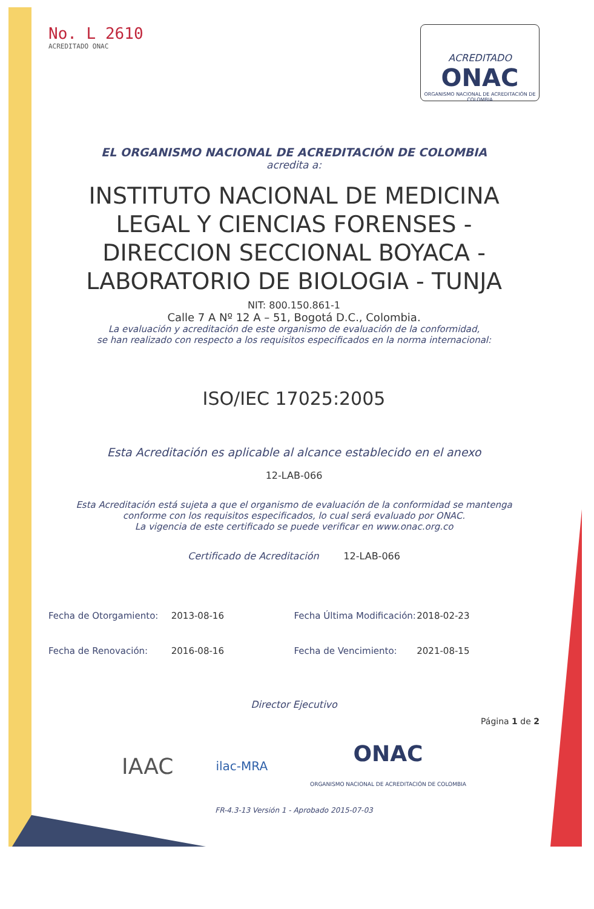No. L 2610
ACREDITADO ONAC
ACREDITADO
ONAC
ORGANISMO NACIONAL DE ACREDITACIÓN DE COLOMBIA
EL ORGANISMO NACIONAL DE ACREDITACIÓN DE COLOMBIA
acredita a:
INSTITUTO NACIONAL DE MEDICINA
LEGAL Y CIENCIAS FORENSES -
DIRECCION SECCIONAL BOYACA -
LABORATORIO DE BIOLOGIA - TUNJA
NIT: 800.150.861-1
Calle 7 A Nº 12 A – 51, Bogotá D.C., Colombia.
La evaluación y acreditación de este organismo de evaluación de la conformidad,
se han realizado con respecto a los requisitos especificados en la norma internacional:
ISO/IEC 17025:2005
Esta Acreditación es aplicable al alcance establecido en el anexo
12-LAB-066
Esta Acreditación está sujeta a que el organismo de evaluación de la conformidad se mantenga
conforme con los requisitos especificados, lo cual será evaluado por ONAC.
La vigencia de este certificado se puede verificar en www.onac.org.co
Certificado de Acreditación 12-LAB-066
Fecha de Otorgamiento: 2013-08-16 Fecha Última Modificación: 2018-02-23
Fecha de Renovación: 2016-08-16 Fecha de Vencimiento: 2021-08-15
Director Ejecutivo
Página 1 de 2
IAAC ilac-MRA ONAC
ORGANISMO NACIONAL DE ACREDITACIÓN DE COLOMBIA
FR-4.3-13 Versión 1 - Aprobado 2015-07-03